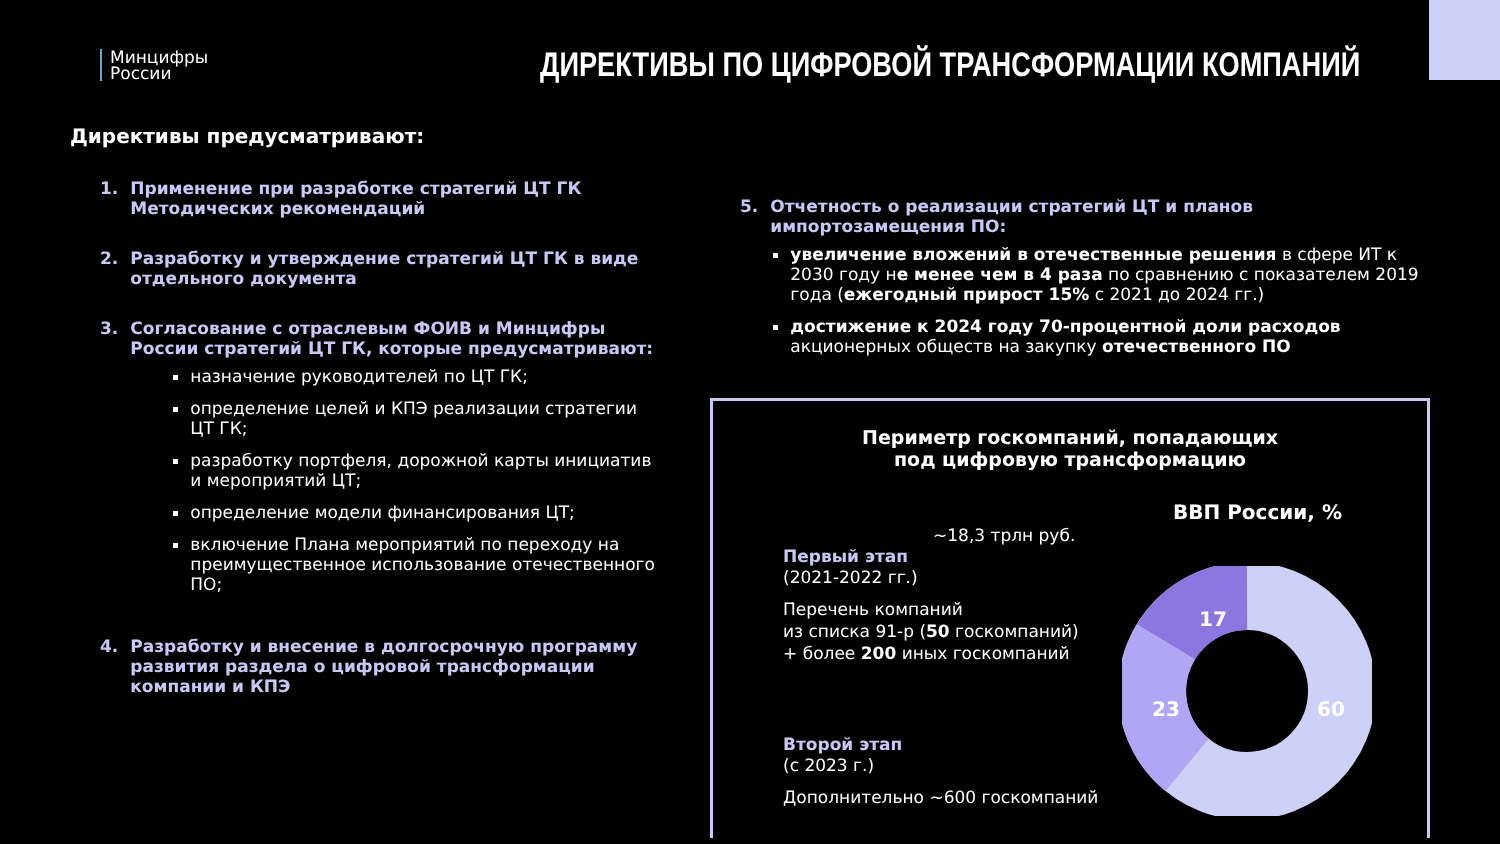Минцифры
России
ДИРЕКТИВЫ ПО ЦИФРОВОЙ ТРАНСФОРМАЦИИ КОМПАНИЙ
Директивы предусматривают:
1. Применение при разработке стратегий ЦТ ГК Методических рекомендаций
2. Разработку и утверждение стратегий ЦТ ГК в виде отдельного документа
3. Согласование с отраслевым ФОИВ и Минцифры России стратегий ЦТ ГК, которые предусматривают:
назначение руководителей по ЦТ ГК;
определение целей и КПЭ реализации стратегии ЦТ ГК;
разработку портфеля, дорожной карты инициатив и мероприятий ЦТ;
определение модели финансирования ЦТ;
включение Плана мероприятий по переходу на преимущественное использование отечественного ПО;
4. Разработку и внесение в долгосрочную программу развития раздела о цифровой трансформации компании и КПЭ
5. Отчетность о реализации стратегий ЦТ и планов импортозамещения ПО:
увеличение вложений в отечественные решения в сфере ИТ к 2030 году не менее чем в 4 раза по сравнению с показателем 2019 года (ежегодный прирост 15% с 2021 до 2024 гг.)
достижение к 2024 году 70-процентной доли расходов акционерных обществ на закупку отечественного ПО
Периметр госкомпаний, попадающих
под цифровую трансформацию
ВВП России, %
~18,3 трлн руб.
Первый этап
(2021-2022 гг.)
Перечень компаний
из списка 91-р (50 госкомпаний)
+ более 200 иных госкомпаний
Второй этап
(с 2023 г.)
Дополнительно ~600 госкомпаний
17
23
60